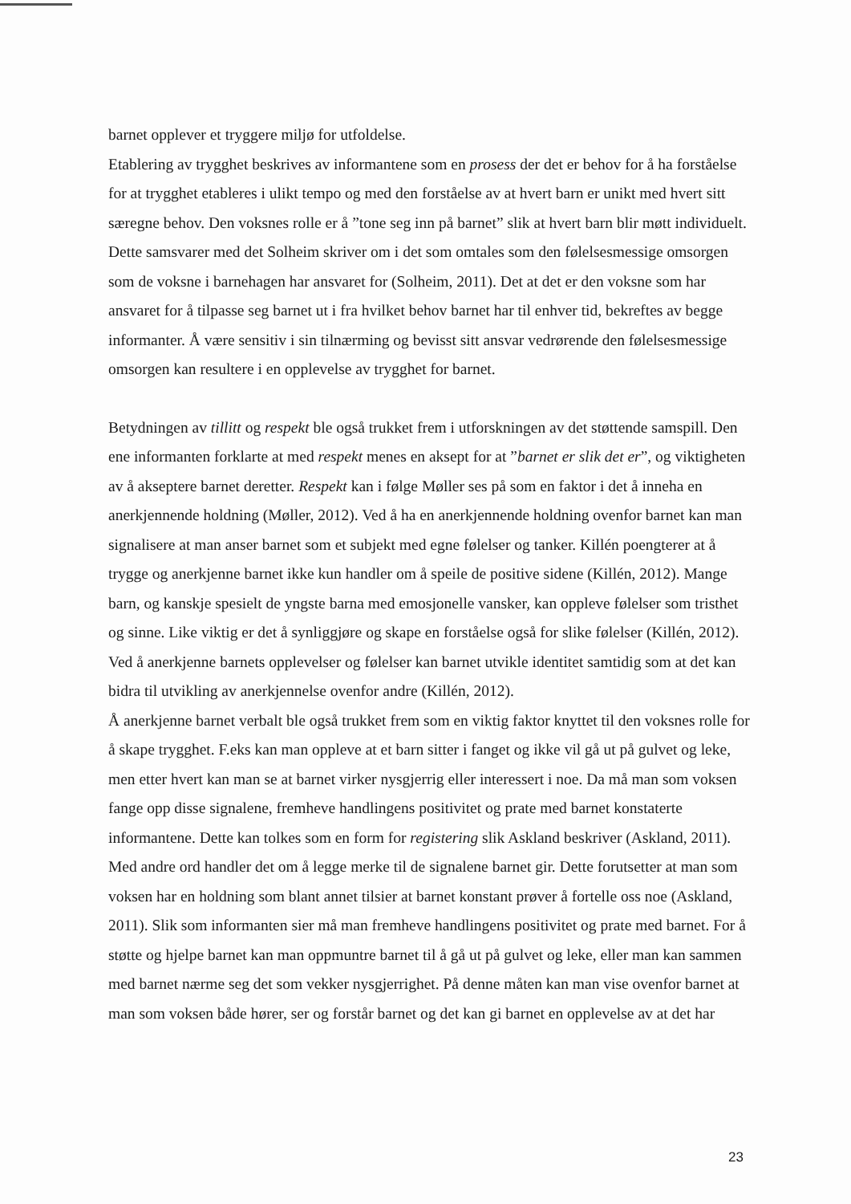barnet opplever et tryggere miljø for utfoldelse.
Etablering av trygghet beskrives av informantene som en prosess der det er behov for å ha forståelse for at trygghet etableres i ulikt tempo og med den forståelse av at hvert barn er unikt med hvert sitt særegne behov. Den voksnes rolle er å ”tone seg inn på barnet” slik at hvert barn blir møtt individuelt. Dette samsvarer med det Solheim skriver om i det som omtales som den følelsesmessige omsorgen som de voksne i barnehagen har ansvaret for (Solheim, 2011). Det at det er den voksne som har ansvaret for å tilpasse seg barnet ut i fra hvilket behov barnet har til enhver tid, bekreftes av begge informanter. Å være sensitiv i sin tilnærming og bevisst sitt ansvar vedrørende den følelsesmessige omsorgen kan resultere i en opplevelse av trygghet for barnet.
Betydningen av tillitt og respekt ble også trukket frem i utforskningen av det støttende samspill. Den ene informanten forklarte at med respekt menes en aksept for at ”barnet er slik det er”, og viktigheten av å akseptere barnet deretter. Respekt kan i følge Møller ses på som en faktor i det å inneha en anerkjennende holdning (Møller, 2012). Ved å ha en anerkjennende holdning ovenfor barnet kan man signalisere at man anser barnet som et subjekt med egne følelser og tanker. Killén poengterer at å trygge og anerkjenne barnet ikke kun handler om å speile de positive sidene (Killén, 2012). Mange barn, og kanskje spesielt de yngste barna med emosjonelle vansker, kan oppleve følelser som tristhet og sinne. Like viktig er det å synliggjøre og skape en forståelse også for slike følelser (Killén, 2012). Ved å anerkjenne barnets opplevelser og følelser kan barnet utvikle identitet samtidig som at det kan bidra til utvikling av anerkjennelse ovenfor andre (Killén, 2012).
Å anerkjenne barnet verbalt ble også trukket frem som en viktig faktor knyttet til den voksnes rolle for å skape trygghet. F.eks kan man oppleve at et barn sitter i fanget og ikke vil gå ut på gulvet og leke, men etter hvert kan man se at barnet virker nysgjerrig eller interessert i noe. Da må man som voksen fange opp disse signalene, fremheve handlingens positivitet og prate med barnet konstaterte informantene. Dette kan tolkes som en form for registering slik Askland beskriver (Askland, 2011). Med andre ord handler det om å legge merke til de signalene barnet gir. Dette forutsetter at man som voksen har en holdning som blant annet tilsier at barnet konstant prøver å fortelle oss noe (Askland, 2011). Slik som informanten sier må man fremheve handlingens positivitet og prate med barnet. For å støtte og hjelpe barnet kan man oppmuntre barnet til å gå ut på gulvet og leke, eller man kan sammen med barnet nærme seg det som vekker nysgjerrighet. På denne måten kan man vise ovenfor barnet at man som voksen både hører, ser og forstår barnet og det kan gi barnet en opplevelse av at det har
23